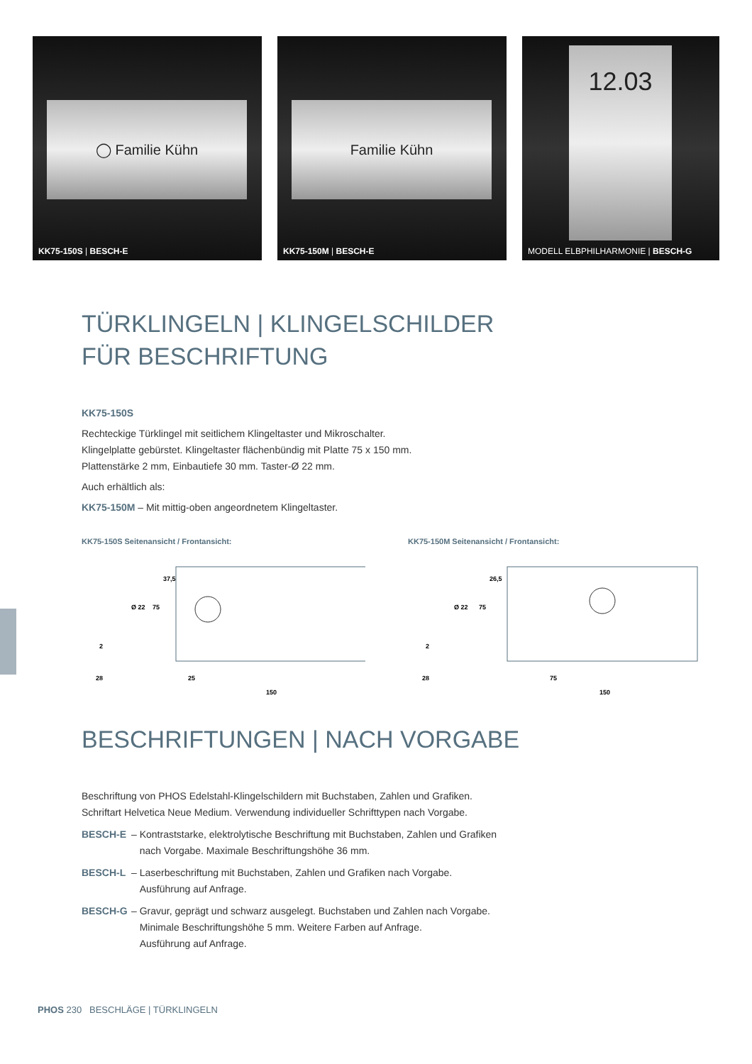◯ Familie Kühn
KK75-150S | BESCH-E
Familie Kühn
KK75-150M | BESCH-E
12.03
MODELL ELBPHILHARMONIE | BESCH-G
TÜRKLINGELN | KLINGELSCHILDER
FÜR BESCHRIFTUNG
KK75-150S
Rechteckige Türklingel mit seitlichem Klingeltaster und Mikroschalter.
Klingelplatte gebürstet. Klingeltaster flächenbündig mit Platte 75 x 150 mm.
Plattenstärke 2 mm, Einbautiefe 30 mm. Taster-Ø 22 mm.
Auch erhältlich als:
KK75-150M – Mit mittig-oben angeordnetem Klingeltaster.
KK75-150S Seitenansicht / Frontansicht:
28
25
150
75
2
Ø 22
37,5
KK75-150M Seitenansicht / Frontansicht:
28
75
150
75
2
Ø 22
26,5
BESCHRIFTUNGEN | NACH VORGABE
Beschriftung von PHOS Edelstahl-Klingelschildern mit Buchstaben, Zahlen und Grafiken.
Schriftart Helvetica Neue Medium. Verwendung individueller Schrifttypen nach Vorgabe.
BESCH-E – Kontraststarke, elektrolytische Beschriftung mit Buchstaben, Zahlen und Grafiken
nach Vorgabe. Maximale Beschriftungshöhe 36 mm.
BESCH-L – Laserbeschriftung mit Buchstaben, Zahlen und Grafiken nach Vorgabe.
Ausführung auf Anfrage.
BESCH-G – Gravur, geprägt und schwarz ausgelegt. Buchstaben und Zahlen nach Vorgabe.
Minimale Beschriftungshöhe 5 mm. Weitere Farben auf Anfrage.
Ausführung auf Anfrage.
PHOS 230 BESCHLÄGE | TÜRKLINGELN